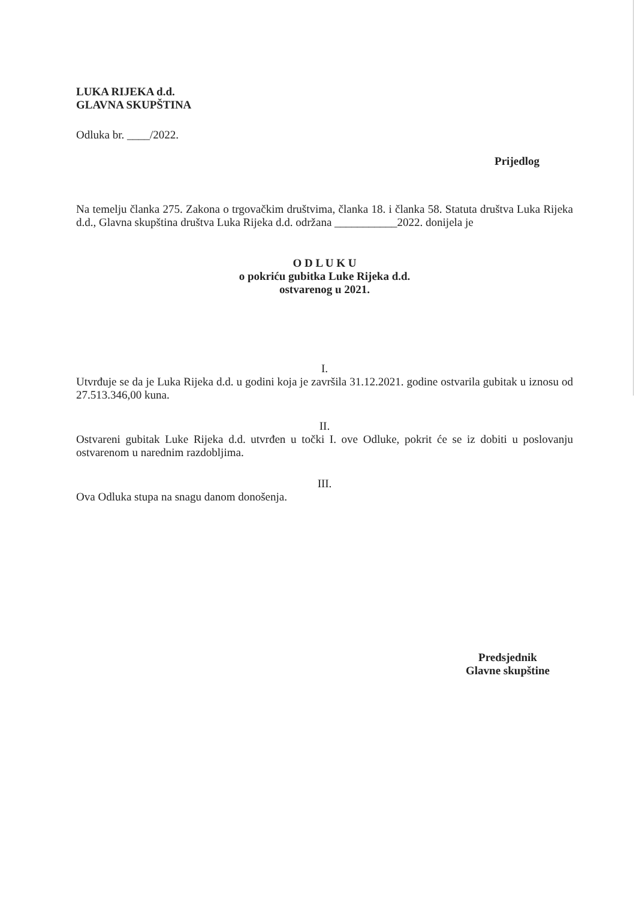LUKA RIJEKA d.d.
GLAVNA SKUPŠTINA
Odluka br. ____/2022.
Prijedlog
Na temelju članka 275. Zakona o trgovačkim društvima, članka 18. i članka 58. Statuta društva Luka Rijeka d.d., Glavna skupština društva Luka Rijeka d.d. održana ___________2022. donijela je
O D L U K U
o pokriću gubitka Luke Rijeka d.d.
ostvarenog u 2021.
I.
Utvrđuje se da je Luka Rijeka d.d. u godini koja je završila 31.12.2021. godine ostvarila gubitak u iznosu od 27.513.346,00 kuna.
II.
Ostvareni gubitak Luke Rijeka d.d. utvrđen u točki I. ove Odluke, pokrit će se iz dobiti u poslovanju ostvarenom u narednim razdobljima.
III.
Ova Odluka stupa na snagu danom donošenja.
Predsjednik
Glavne skupštine